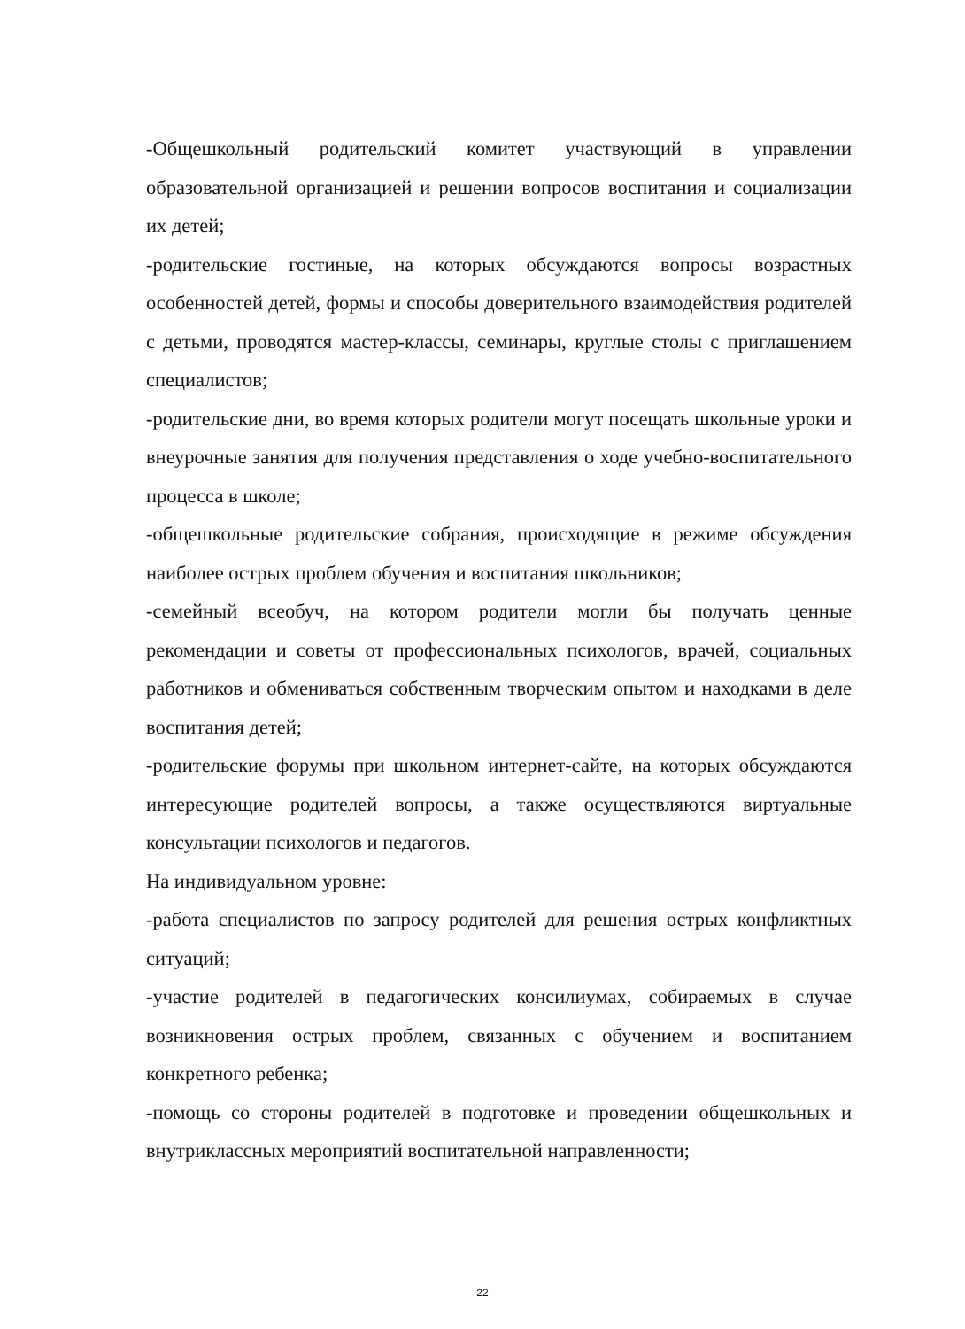-Общешкольный родительский комитет участвующий в управлении образовательной организацией и решении вопросов воспитания и социализации их детей;
-родительские гостиные, на которых обсуждаются вопросы возрастных особенностей детей, формы и способы доверительного взаимодействия родителей с детьми, проводятся мастер-классы, семинары, круглые столы с приглашением специалистов;
-родительские дни, во время которых родители могут посещать школьные уроки и внеурочные занятия для получения представления о ходе учебно-воспитательного процесса в школе;
-общешкольные родительские собрания, происходящие в режиме обсуждения наиболее острых проблем обучения и воспитания школьников;
-семейный всеобуч, на котором родители могли бы получать ценные рекомендации и советы от профессиональных психологов, врачей, социальных работников и обмениваться собственным творческим опытом и находками в деле воспитания детей;
-родительские форумы при школьном интернет-сайте, на которых обсуждаются интересующие родителей вопросы, а также осуществляются виртуальные консультации психологов и педагогов.
На индивидуальном уровне:
-работа специалистов по запросу родителей для решения острых конфликтных ситуаций;
-участие родителей в педагогических консилиумах, собираемых в случае возникновения острых проблем, связанных с обучением и воспитанием конкретного ребенка;
-помощь со стороны родителей в подготовке и проведении общешкольных и внутриклассных мероприятий воспитательной направленности;
22